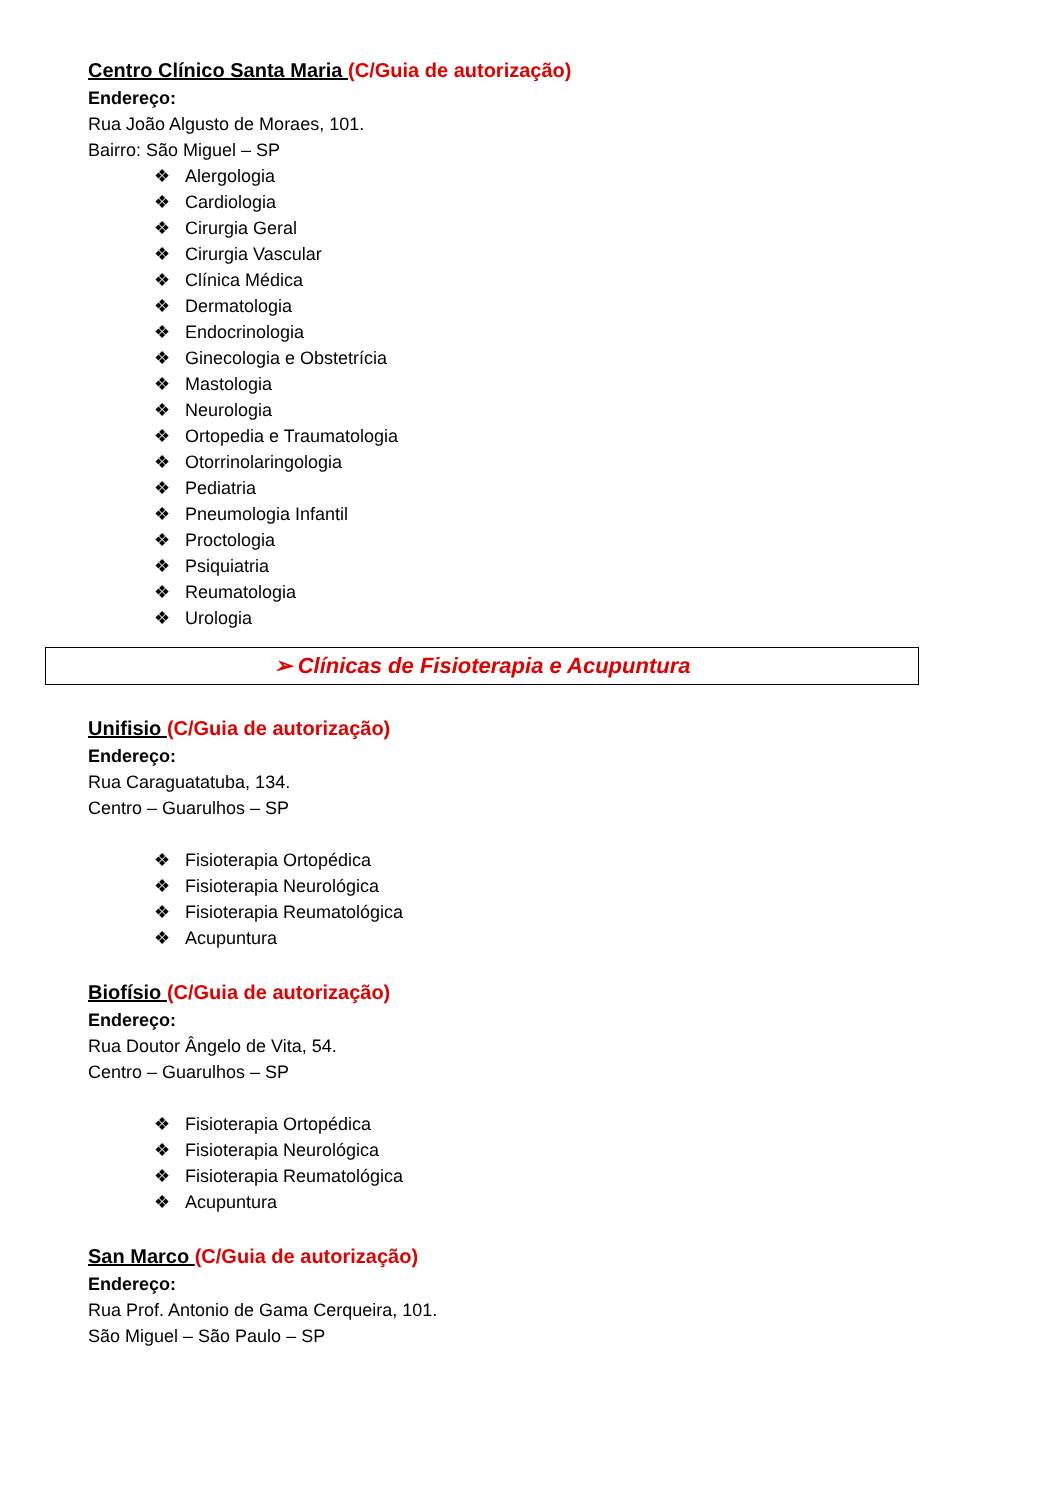Centro Clínico Santa Maria (C/Guia de autorização)
Endereço:
Rua João Algusto de Moraes, 101.
Bairro: São Miguel – SP
❖ Alergologia
❖ Cardiologia
❖ Cirurgia Geral
❖ Cirurgia Vascular
❖ Clínica Médica
❖ Dermatologia
❖ Endocrinologia
❖ Ginecologia e Obstetrícia
❖ Mastologia
❖ Neurologia
❖ Ortopedia e Traumatologia
❖ Otorrinolaringologia
❖ Pediatria
❖ Pneumologia Infantil
❖ Proctologia
❖ Psiquiatria
❖ Reumatologia
❖ Urologia
➢ Clínicas de Fisioterapia e Acupuntura
Unifisio (C/Guia de autorização)
Endereço:
Rua Caraguatatuba, 134.
Centro – Guarulhos – SP
❖ Fisioterapia Ortopédica
❖ Fisioterapia Neurológica
❖ Fisioterapia Reumatológica
❖ Acupuntura
Biofísio (C/Guia de autorização)
Endereço:
Rua Doutor Ângelo de Vita, 54.
Centro – Guarulhos – SP
❖ Fisioterapia Ortopédica
❖ Fisioterapia Neurológica
❖ Fisioterapia Reumatológica
❖ Acupuntura
San Marco (C/Guia de autorização)
Endereço:
Rua Prof. Antonio de Gama Cerqueira, 101.
São Miguel – São Paulo – SP